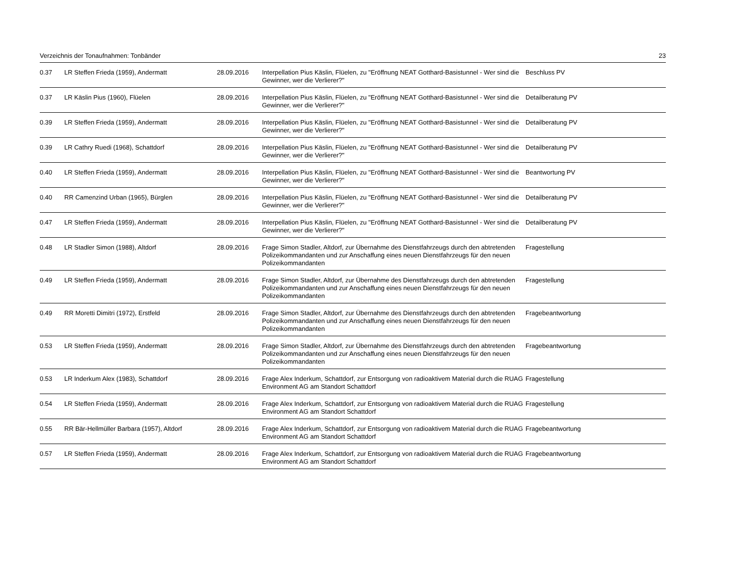Verzeichnis der Tonaufnahmen: Tonbänder 23
| 0.37 | LR Steffen Frieda (1959), Andermatt | 28.09.2016 | Interpellation Pius Käslin, Flüelen, zu "Eröffnung NEAT Gotthard-Basistunnel - Wer sind die Gewinner, wer die Verlierer?" | Beschluss PV |
| 0.37 | LR Käslin Pius (1960), Flüelen | 28.09.2016 | Interpellation Pius Käslin, Flüelen, zu "Eröffnung NEAT Gotthard-Basistunnel - Wer sind die Gewinner, wer die Verlierer?" | Detailberatung PV |
| 0.39 | LR Steffen Frieda (1959), Andermatt | 28.09.2016 | Interpellation Pius Käslin, Flüelen, zu "Eröffnung NEAT Gotthard-Basistunnel - Wer sind die Gewinner, wer die Verlierer?" | Detailberatung PV |
| 0.39 | LR Cathry Ruedi (1968), Schattdorf | 28.09.2016 | Interpellation Pius Käslin, Flüelen, zu "Eröffnung NEAT Gotthard-Basistunnel - Wer sind die Gewinner, wer die Verlierer?" | Detailberatung PV |
| 0.40 | LR Steffen Frieda (1959), Andermatt | 28.09.2016 | Interpellation Pius Käslin, Flüelen, zu "Eröffnung NEAT Gotthard-Basistunnel - Wer sind die Gewinner, wer die Verlierer?" | Beantwortung PV |
| 0.40 | RR Camenzind Urban (1965), Bürglen | 28.09.2016 | Interpellation Pius Käslin, Flüelen, zu "Eröffnung NEAT Gotthard-Basistunnel - Wer sind die Gewinner, wer die Verlierer?" | Detailberatung PV |
| 0.47 | LR Steffen Frieda (1959), Andermatt | 28.09.2016 | Interpellation Pius Käslin, Flüelen, zu "Eröffnung NEAT Gotthard-Basistunnel - Wer sind die Gewinner, wer die Verlierer?" | Detailberatung PV |
| 0.48 | LR Stadler Simon (1988), Altdorf | 28.09.2016 | Frage Simon Stadler, Altdorf, zur Übernahme des Dienstfahrzeugs durch den abtretenden Polizeikommandanten und zur Anschaffung eines neuen Dienstfahrzeugs für den neuen Polizeikommandanten | Fragestellung |
| 0.49 | LR Steffen Frieda (1959), Andermatt | 28.09.2016 | Frage Simon Stadler, Altdorf, zur Übernahme des Dienstfahrzeugs durch den abtretenden Polizeikommandanten und zur Anschaffung eines neuen Dienstfahrzeugs für den neuen Polizeikommandanten | Fragestellung |
| 0.49 | RR Moretti Dimitri (1972), Erstfeld | 28.09.2016 | Frage Simon Stadler, Altdorf, zur Übernahme des Dienstfahrzeugs durch den abtretenden Polizeikommandanten und zur Anschaffung eines neuen Dienstfahrzeugs für den neuen Polizeikommandanten | Fragebeantwortung |
| 0.53 | LR Steffen Frieda (1959), Andermatt | 28.09.2016 | Frage Simon Stadler, Altdorf, zur Übernahme des Dienstfahrzeugs durch den abtretenden Polizeikommandanten und zur Anschaffung eines neuen Dienstfahrzeugs für den neuen Polizeikommandanten | Fragebeantwortung |
| 0.53 | LR Inderkum Alex (1983), Schattdorf | 28.09.2016 | Frage Alex Inderkum, Schattdorf, zur Entsorgung von radioaktivem Material durch die RUAG Environment AG am Standort Schattdorf | Fragestellung |
| 0.54 | LR Steffen Frieda (1959), Andermatt | 28.09.2016 | Frage Alex Inderkum, Schattdorf, zur Entsorgung von radioaktivem Material durch die RUAG Environment AG am Standort Schattdorf | Fragestellung |
| 0.55 | RR Bär-Hellmüller Barbara (1957), Altdorf | 28.09.2016 | Frage Alex Inderkum, Schattdorf, zur Entsorgung von radioaktivem Material durch die RUAG Environment AG am Standort Schattdorf | Fragebeantwortung |
| 0.57 | LR Steffen Frieda (1959), Andermatt | 28.09.2016 | Frage Alex Inderkum, Schattdorf, zur Entsorgung von radioaktivem Material durch die RUAG Environment AG am Standort Schattdorf | Fragebeantwortung |